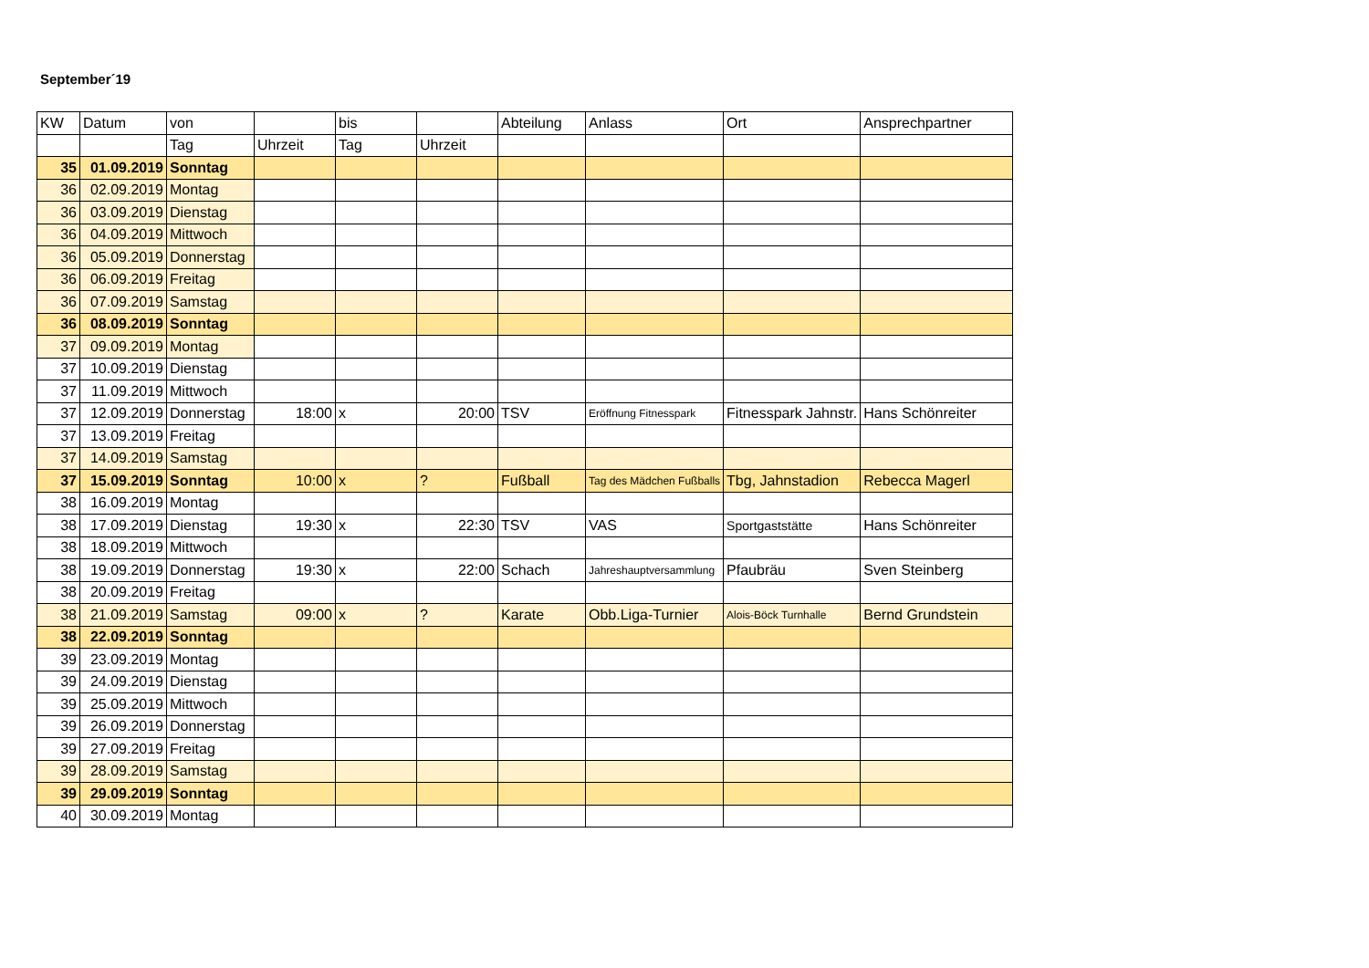September´19
| KW | Datum | von | | bis | | Abteilung | Anlass | Ort | Ansprechpartner |
| --- | --- | --- | --- | --- | --- | --- | --- | --- | --- |
| | | Tag | Uhrzeit | Tag | Uhrzeit | | | | |
| 35 | 01.09.2019 | Sonntag | | | | | | | |
| 36 | 02.09.2019 | Montag | | | | | | | |
| 36 | 03.09.2019 | Dienstag | | | | | | | |
| 36 | 04.09.2019 | Mittwoch | | | | | | | |
| 36 | 05.09.2019 | Donnerstag | | | | | | | |
| 36 | 06.09.2019 | Freitag | | | | | | | |
| 36 | 07.09.2019 | Samstag | | | | | | | |
| 36 | 08.09.2019 | Sonntag | | | | | | | |
| 37 | 09.09.2019 | Montag | | | | | | | |
| 37 | 10.09.2019 | Dienstag | | | | | | | |
| 37 | 11.09.2019 | Mittwoch | | | | | | | |
| 37 | 12.09.2019 | Donnerstag | 18:00 | x | 20:00 | TSV | Eröffnung Fitnesspark | Fitnesspark Jahnstr. | Hans Schönreiter |
| 37 | 13.09.2019 | Freitag | | | | | | | |
| 37 | 14.09.2019 | Samstag | | | | | | | |
| 37 | 15.09.2019 | Sonntag | 10:00 | x | ? | Fußball | Tag des Mädchen Fußballs | Tbg, Jahnstadion | Rebecca Magerl |
| 38 | 16.09.2019 | Montag | | | | | | | |
| 38 | 17.09.2019 | Dienstag | 19:30 | x | 22:30 | TSV | VAS | Sportgaststätte | Hans Schönreiter |
| 38 | 18.09.2019 | Mittwoch | | | | | | | |
| 38 | 19.09.2019 | Donnerstag | 19:30 | x | 22:00 | Schach | Jahreshauptversammlung | Pfaubräu | Sven Steinberg |
| 38 | 20.09.2019 | Freitag | | | | | | | |
| 38 | 21.09.2019 | Samstag | 09:00 | x | ? | Karate | Obb.Liga-Turnier | Alois-Böck Turnhalle | Bernd Grundstein |
| 38 | 22.09.2019 | Sonntag | | | | | | | |
| 39 | 23.09.2019 | Montag | | | | | | | |
| 39 | 24.09.2019 | Dienstag | | | | | | | |
| 39 | 25.09.2019 | Mittwoch | | | | | | | |
| 39 | 26.09.2019 | Donnerstag | | | | | | | |
| 39 | 27.09.2019 | Freitag | | | | | | | |
| 39 | 28.09.2019 | Samstag | | | | | | | |
| 39 | 29.09.2019 | Sonntag | | | | | | | |
| 40 | 30.09.2019 | Montag | | | | | | | |